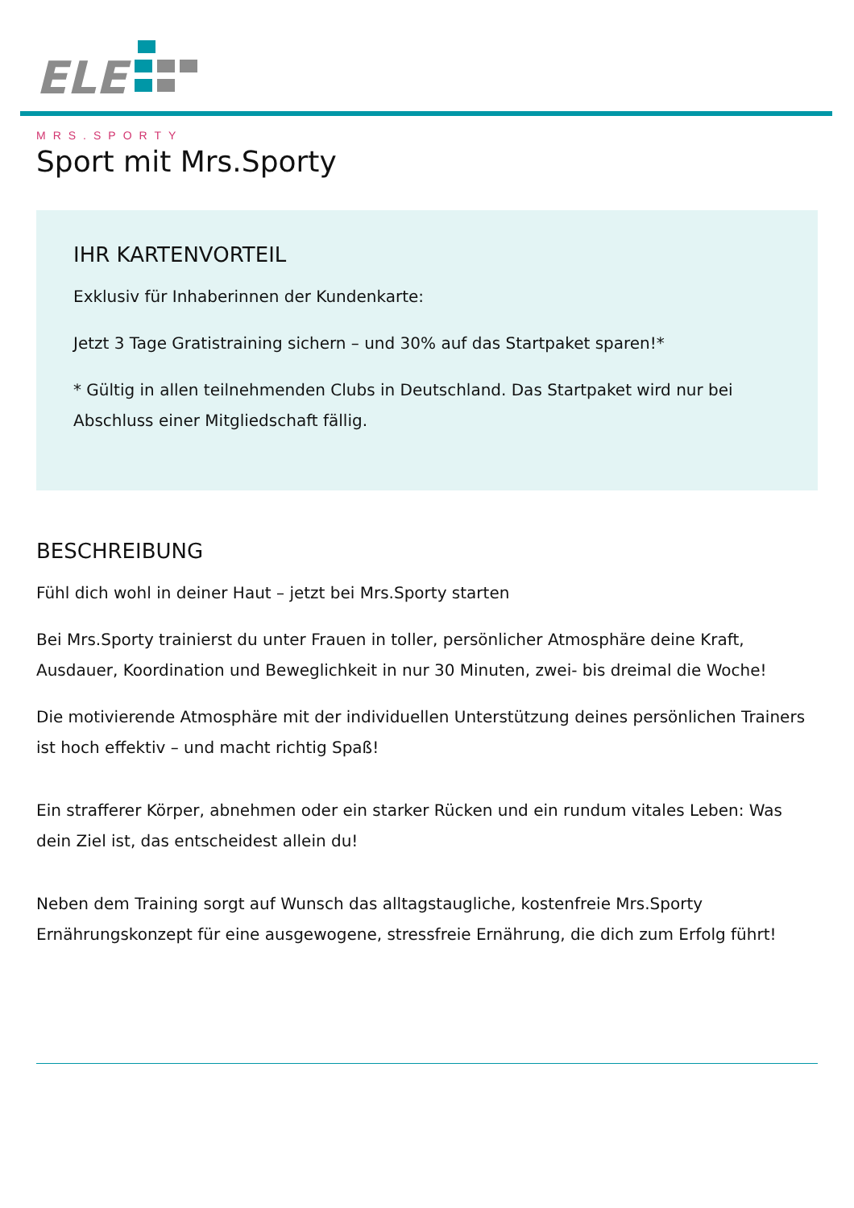ELE
MRS.SPORTY
Sport mit Mrs.Sporty
IHR KARTENVORTEIL
Exklusiv für Inhaberinnen der Kundenkarte:
Jetzt 3 Tage Gratistraining sichern – und 30% auf das Startpaket sparen!*
* Gültig in allen teilnehmenden Clubs in Deutschland. Das Startpaket wird nur bei Abschluss einer Mitgliedschaft fällig.
BESCHREIBUNG
Fühl dich wohl in deiner Haut – jetzt bei Mrs.Sporty starten
Bei Mrs.Sporty trainierst du unter Frauen in toller, persönlicher Atmosphäre deine Kraft, Ausdauer, Koordination und Beweglichkeit in nur 30 Minuten, zwei- bis dreimal die Woche!
Die motivierende Atmosphäre mit der individuellen Unterstützung deines persönlichen Trainers ist hoch effektiv – und macht richtig Spaß!
Ein strafferer Körper, abnehmen oder ein starker Rücken und ein rundum vitales Leben: Was dein Ziel ist, das entscheidest allein du!
Neben dem Training sorgt auf Wunsch das alltagstaugliche, kostenfreie Mrs.Sporty Ernährungskonzept für eine ausgewogene, stressfreie Ernährung, die dich zum Erfolg führt!